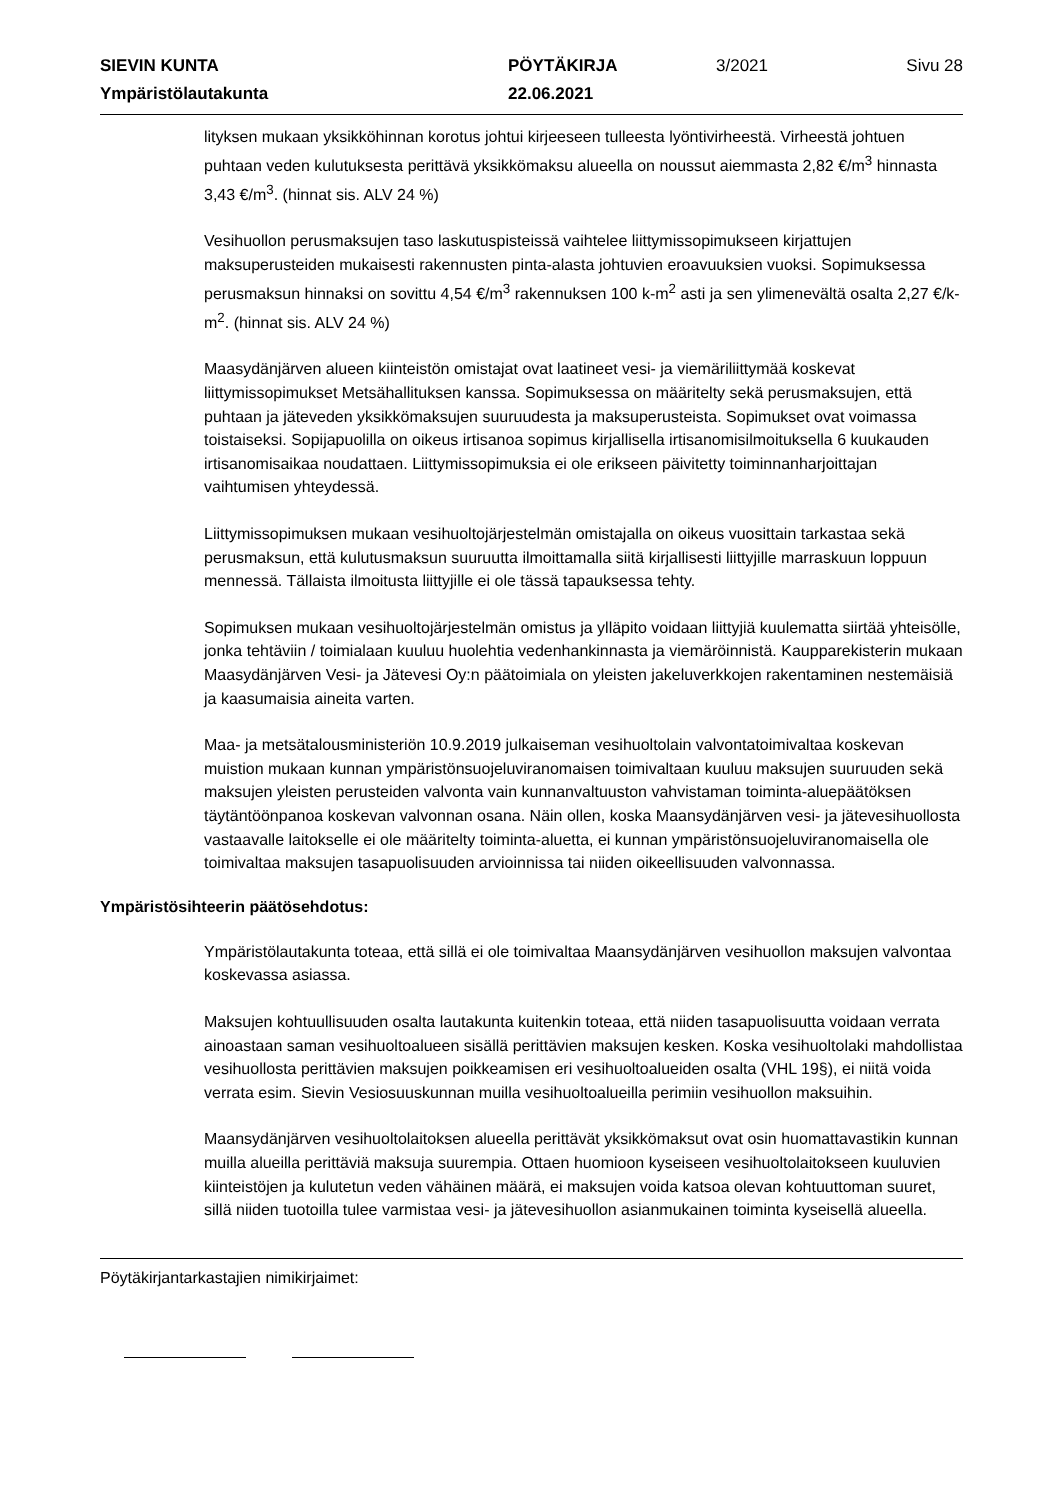SIEVIN KUNTA
PÖYTÄKIRJA
3/2021
Sivu 28
Ympäristölautakunta
22.06.2021
lityksen mukaan yksikköhinnan korotus johtui kirjeeseen tulleesta lyöntivirheestä. Virheestä johtuen puhtaan veden kulutuksesta perittävä yksikkömaksu alueella on noussut aiemmasta 2,82 €/m<sup>3</sup> hinnasta 3,43 €/m<sup>3</sup>. (hinnat sis. ALV 24 %)
Vesihuollon perusmaksujen taso laskutuspisteissä vaihtelee liittymissopimukseen kirjattujen maksuperusteiden mukaisesti rakennusten pinta-alasta johtuvien eroavuuksien vuoksi. Sopimuksessa perusmaksun hinnaksi on sovittu 4,54 €/m<sup>3</sup> rakennuksen 100 k-m<sup>2</sup> asti ja sen ylimenevältä osalta 2,27 €/k-m<sup>2</sup>. (hinnat sis. ALV 24 %)
Maasydänjärven alueen kiinteistön omistajat ovat laatineet vesi- ja viemäriliittymää koskevat liittymissopimukset Metsähallituksen kanssa. Sopimuksessa on määritelty sekä perusmaksujen, että puhtaan ja jäteveden yksikkömaksujen suuruudesta ja maksuperusteista. Sopimukset ovat voimassa toistaiseksi. Sopijapuolilla on oikeus irtisanoa sopimus kirjallisella irtisanomisilmoituksella 6 kuukauden irtisanomisaikaa noudattaen. Liittymissopimuksia ei ole erikseen päivitetty toiminnanharjoittajan vaihtumisen yhteydessä.
Liittymissopimuksen mukaan vesihuoltojärjestelmän omistajalla on oikeus vuosittain tarkastaa sekä perusmaksun, että kulutusmaksun suuruutta ilmoittamalla siitä kirjallisesti liittyjille marraskuun loppuun mennessä. Tällaista ilmoitusta liittyjille ei ole tässä tapauksessa tehty.
Sopimuksen mukaan vesihuoltojärjestelmän omistus ja ylläpito voidaan liittyjiä kuulematta siirtää yhteisölle, jonka tehtäviin / toimialaan kuuluu huolehtia vedenhankinnasta ja viemäröinnistä. Kaupparekisterin mukaan Maasydänjärven Vesi- ja Jätevesi Oy:n päätoimiala on yleisten jakeluverkkojen rakentaminen nestemäisiä ja kaasumaisia aineita varten.
Maa- ja metsätalousministeriön 10.9.2019 julkaiseman vesihuoltolain valvontatoimivaltaa koskevan muistion mukaan kunnan ympäristönsuojeluviranomaisen toimivaltaan kuuluu maksujen suuruuden sekä maksujen yleisten perusteiden valvonta vain kunnanvaltuuston vahvistaman toiminta-aluepäätöksen täytäntöönpanoa koskevan valvonnan osana. Näin ollen, koska Maansydänjärven vesi- ja jätevesihuollosta vastaavalle laitokselle ei ole määritelty toiminta-aluetta, ei kunnan ympäristönsuojeluviranomaisella ole toimivaltaa maksujen tasapuolisuuden arvioinnissa tai niiden oikeellisuuden valvonnassa.
Ympäristösihteerin päätösehdotus:
Ympäristölautakunta toteaa, että sillä ei ole toimivaltaa Maansydänjärven vesihuollon maksujen valvontaa koskevassa asiassa.
Maksujen kohtuullisuuden osalta lautakunta kuitenkin toteaa, että niiden tasapuolisuutta voidaan verrata ainoastaan saman vesihuoltoalueen sisällä perittävien maksujen kesken. Koska vesihuoltolaki mahdollistaa vesihuollosta perittävien maksujen poikkeamisen eri vesihuoltoalueiden osalta (VHL 19§), ei niitä voida verrata esim. Sievin Vesiosuuskunnan muilla vesihuoltoalueilla perimiin vesihuollon maksuihin.
Maansydänjärven vesihuoltolaitoksen alueella perittävät yksikkömaksut ovat osin huomattavastikin kunnan muilla alueilla perittäviä maksuja suurempia. Ottaen huomioon kyseiseen vesihuoltolaitokseen kuuluvien kiinteistöjen ja kulutetun veden vähäinen määrä, ei maksujen voida katsoa olevan kohtuuttoman suuret, sillä niiden tuotoilla tulee varmistaa vesi- ja jätevesihuollon asianmukainen toiminta kyseisellä alueella.
Pöytäkirjantarkastajien nimikirjaimet: